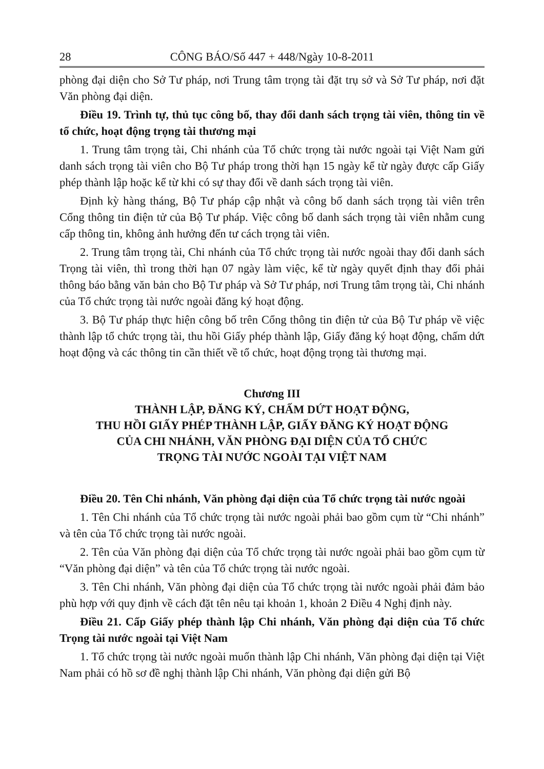28 CÔNG BÁO/Số 447 + 448/Ngày 10-8-2011
phòng đại diện cho Sở Tư pháp, nơi Trung tâm trọng tài đặt trụ sở và Sở Tư pháp, nơi đặt Văn phòng đại diện.
Điều 19. Trình tự, thủ tục công bố, thay đổi danh sách trọng tài viên, thông tin về tổ chức, hoạt động trọng tài thương mại
1. Trung tâm trọng tài, Chi nhánh của Tổ chức trọng tài nước ngoài tại Việt Nam gửi danh sách trọng tài viên cho Bộ Tư pháp trong thời hạn 15 ngày kể từ ngày được cấp Giấy phép thành lập hoặc kể từ khi có sự thay đổi về danh sách trọng tài viên.
Định kỳ hàng tháng, Bộ Tư pháp cập nhật và công bố danh sách trọng tài viên trên Cổng thông tin điện tử của Bộ Tư pháp. Việc công bố danh sách trọng tài viên nhằm cung cấp thông tin, không ảnh hưởng đến tư cách trọng tài viên.
2. Trung tâm trọng tài, Chi nhánh của Tổ chức trọng tài nước ngoài thay đổi danh sách Trọng tài viên, thì trong thời hạn 07 ngày làm việc, kể từ ngày quyết định thay đổi phải thông báo bằng văn bản cho Bộ Tư pháp và Sở Tư pháp, nơi Trung tâm trọng tài, Chi nhánh của Tổ chức trọng tài nước ngoài đăng ký hoạt động.
3. Bộ Tư pháp thực hiện công bố trên Cổng thông tin điện tử của Bộ Tư pháp về việc thành lập tổ chức trọng tài, thu hồi Giấy phép thành lập, Giấy đăng ký hoạt động, chấm dứt hoạt động và các thông tin cần thiết về tổ chức, hoạt động trọng tài thương mại.
Chương III
THÀNH LẬP, ĐĂNG KÝ, CHẤM DỨT HOẠT ĐỘNG,
THU HỒI GIẤY PHÉP THÀNH LẬP, GIẤY ĐĂNG KÝ HOẠT ĐỘNG
CỦA CHI NHÁNH, VĂN PHÒNG ĐẠI DIỆN CỦA TỔ CHỨC
TRỌNG TÀI NƯỚC NGOÀI TẠI VIỆT NAM
Điều 20. Tên Chi nhánh, Văn phòng đại diện của Tổ chức trọng tài nước ngoài
1. Tên Chi nhánh của Tổ chức trọng tài nước ngoài phải bao gồm cụm từ “Chi nhánh” và tên của Tổ chức trọng tài nước ngoài.
2. Tên của Văn phòng đại diện của Tổ chức trọng tài nước ngoài phải bao gồm cụm từ “Văn phòng đại diện” và tên của Tổ chức trọng tài nước ngoài.
3. Tên Chi nhánh, Văn phòng đại diện của Tổ chức trọng tài nước ngoài phải đảm bảo phù hợp với quy định về cách đặt tên nêu tại khoản 1, khoản 2 Điều 4 Nghị định này.
Điều 21. Cấp Giấy phép thành lập Chi nhánh, Văn phòng đại diện của Tổ chức Trọng tài nước ngoài tại Việt Nam
1. Tổ chức trọng tài nước ngoài muốn thành lập Chi nhánh, Văn phòng đại diện tại Việt Nam phải có hồ sơ đề nghị thành lập Chi nhánh, Văn phòng đại diện gửi Bộ